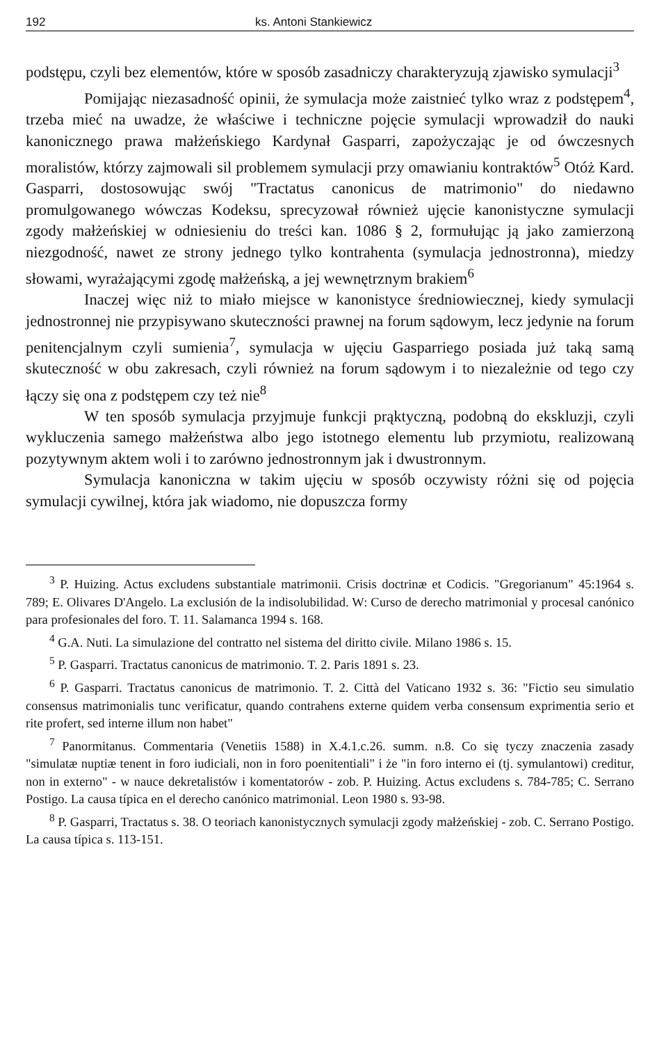192 ks. Antoni Stankiewicz
podstępu, czyli bez elementów, które w sposób zasadniczy charakteryzują zjawisko symulacji<sup>3</sup>
Pomijając niezasadność opinii, że symulacja może zaistnieć tylko wraz z podstępem<sup>4</sup>, trzeba mieć na uwadze, że właściwe i techniczne pojęcie symulacji wprowadził do nauki kanonicznego prawa małżeńskiego Kardynał Gasparri, zapożyczając je od ówczesnych moralistów, którzy zajmowali sil problemem symulacji przy omawianiu kontraktów<sup>5</sup> Otóż Kard. Gasparri, dostosowując swój "Tractatus canonicus de matrimonio" do niedawno promulgowanego wówczas Kodeksu, sprecyzował również ujęcie kanonistyczne symulacji zgody małżeńskiej w odniesieniu do treści kan. 1086 § 2, formułując ją jako zamierzoną niezgodność, nawet ze strony jednego tylko kontrahenta (symulacja jednostronna), miedzy słowami, wyrażającymi zgodę małżeńską, a jej wewnętrznym brakiem<sup>6</sup>
Inaczej więc niż to miało miejsce w kanonistyce średniowiecznej, kiedy symulacji jednostronnej nie przypisywano skuteczności prawnej na forum sądowym, lecz jedynie na forum penitencjalnym czyli sumienia<sup>7</sup>, symulacja w ujęciu Gasparriego posiada już taką samą skuteczność w obu zakresach, czyli również na forum sądowym i to niezależnie od tego czy łączy się ona z podstępem czy też nie<sup>8</sup>
W ten sposób symulacja przyjmuje funkcji prąktyczną, podobną do ekskluzji, czyli wykluczenia samego małżeństwa albo jego istotnego elementu lub przymiotu, realizowaną pozytywnym aktem woli i to zarówno jednostronnym jak i dwustronnym.
Symulacja kanoniczna w takim ujęciu w sposób oczywisty różni się od pojęcia symulacji cywilnej, która jak wiadomo, nie dopuszcza formy
<sup>3</sup> P. Huizing. Actus excludens substantiale matrimonii. Crisis doctrinæ et Codicis. "Gregorianum" 45:1964 s. 789; E. Olivares D'Angelo. La exclusión de la indisolubilidad. W: Curso de derecho matrimonial y procesal canónico para profesionales del foro. T. 11. Salamanca 1994 s. 168.
<sup>4</sup> G.A. Nuti. La simulazione del contratto nel sistema del diritto civile. Milano 1986 s. 15.
<sup>5</sup> P. Gasparri. Tractatus canonicus de matrimonio. T. 2. Paris 1891 s. 23.
<sup>6</sup> P. Gasparri. Tractatus canonicus de matrimonio. T. 2. Città del Vaticano 1932 s. 36: "Fictio seu simulatio consensus matrimonialis tunc verificatur, quando contrahens externe quidem verba consensum exprimentia serio et rite profert, sed interne illum non habet"
<sup>7</sup> Panormitanus. Commentaria (Venetiis 1588) in X.4.1.c.26. summ. n.8. Co się tyczy znaczenia zasady "simulatæ nuptiæ tenent in foro iudiciali, non in foro poenitentiali" i że "in foro interno ei (tj. symulantowi) creditur, non in externo" - w nauce dekretalistów i komentatorów - zob. P. Huizing. Actus excludens s. 784-785; C. Serrano Postigo. La causa típica en el derecho canónico matrimonial. Leon 1980 s. 93-98.
<sup>8</sup> P. Gasparri, Tractatus s. 38. O teoriach kanonistycznych symulacji zgody małżeńskiej - zob. C. Serrano Postigo. La causa típica s. 113-151.